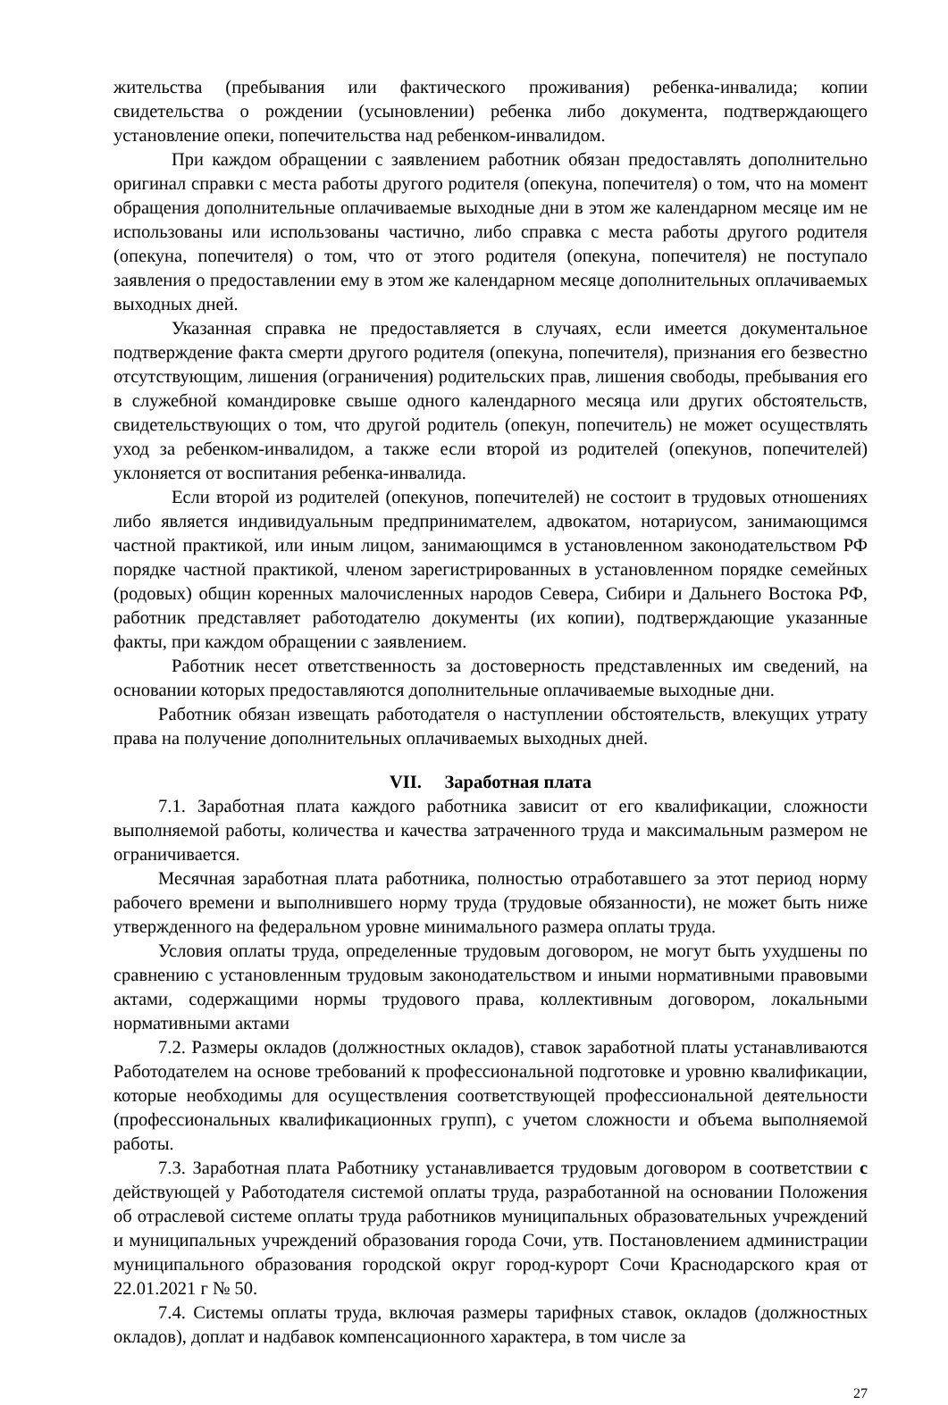жительства (пребывания или фактического проживания) ребенка-инвалида; копии свидетельства о рождении (усыновлении) ребенка либо документа, подтверждающего установление опеки, попечительства над ребенком-инвалидом.
При каждом обращении с заявлением работник обязан предоставлять дополнительно оригинал справки с места работы другого родителя (опекуна, попечителя) о том, что на момент обращения дополнительные оплачиваемые выходные дни в этом же календарном месяце им не использованы или использованы частично, либо справка с места работы другого родителя (опекуна, попечителя) о том, что от этого родителя (опекуна, попечителя) не поступало заявления о предоставлении ему в этом же календарном месяце дополнительных оплачиваемых выходных дней.
Указанная справка не предоставляется в случаях, если имеется документальное подтверждение факта смерти другого родителя (опекуна, попечителя), признания его безвестно отсутствующим, лишения (ограничения) родительских прав, лишения свободы, пребывания его в служебной командировке свыше одного календарного месяца или других обстоятельств, свидетельствующих о том, что другой родитель (опекун, попечитель) не может осуществлять уход за ребенком-инвалидом, а также если второй из родителей (опекунов, попечителей) уклоняется от воспитания ребенка-инвалида.
Если второй из родителей (опекунов, попечителей) не состоит в трудовых отношениях либо является индивидуальным предпринимателем, адвокатом, нотариусом, занимающимся частной практикой, или иным лицом, занимающимся в установленном законодательством РФ порядке частной практикой, членом зарегистрированных в установленном порядке семейных (родовых) общин коренных малочисленных народов Севера, Сибири и Дальнего Востока РФ, работник представляет работодателю документы (их копии), подтверждающие указанные факты, при каждом обращении с заявлением.
Работник несет ответственность за достоверность представленных им сведений, на основании которых предоставляются дополнительные оплачиваемые выходные дни.
Работник обязан извещать работодателя о наступлении обстоятельств, влекущих утрату права на получение дополнительных оплачиваемых выходных дней.
VII. Заработная плата
7.1. Заработная плата каждого работника зависит от его квалификации, сложности выполняемой работы, количества и качества затраченного труда и максимальным размером не ограничивается.
Месячная заработная плата работника, полностью отработавшего за этот период норму рабочего времени и выполнившего норму труда (трудовые обязанности), не может быть ниже утвержденного на федеральном уровне минимального размера оплаты труда.
Условия оплаты труда, определенные трудовым договором, не могут быть ухудшены по сравнению с установленным трудовым законодательством и иными нормативными правовыми актами, содержащими нормы трудового права, коллективным договором, локальными нормативными актами
7.2. Размеры окладов (должностных окладов), ставок заработной платы устанавливаются Работодателем на основе требований к профессиональной подготовке и уровню квалификации, которые необходимы для осуществления соответствующей профессиональной деятельности (профессиональных квалификационных групп), с учетом сложности и объема выполняемой работы.
7.3. Заработная плата Работнику устанавливается трудовым договором в соответствии с действующей у Работодателя системой оплаты труда, разработанной на основании Положения об отраслевой системе оплаты труда работников муниципальных образовательных учреждений и муниципальных учреждений образования города Сочи, утв. Постановлением администрации муниципального образования городской округ город-курорт Сочи Краснодарского края от 22.01.2021 г № 50.
7.4. Системы оплаты труда, включая размеры тарифных ставок, окладов (должностных окладов), доплат и надбавок компенсационного характера, в том числе за
27